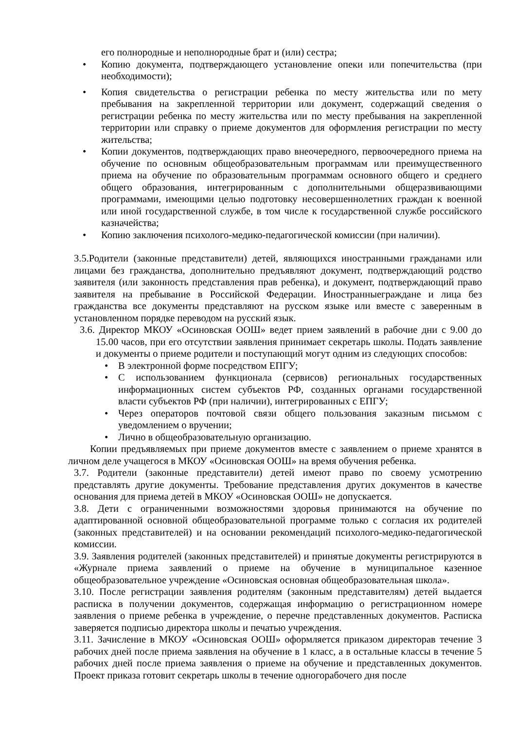его полнородные и неполнородные брат и (или) сестра;
• Копию документа, подтверждающего установление опеки или попечительства (при необходимости);
• Копия свидетельства о регистрации ребенка по месту жительства или по мету пребывания на закрепленной территории или документ, содержащий сведения о регистрации ребенка по месту жительства или по месту пребывания на закрепленной территории или справку о приеме документов для оформления регистрации по месту жительства;
• Копии документов, подтверждающих право внеочередного, первоочередного приема на обучение по основным общеобразовательным программам или преимущественного приема на обучение по образовательным программам основного общего и среднего общего образования, интегрированным с дополнительными общеразвивающими программами, имеющими целью подготовку несовершеннолетних граждан к военной или иной государственной службе, в том числе к государственной службе российского казначейства;
• Копию заключения психолого-медико-педагогической комиссии (при наличии).
3.5.Родители (законные представители) детей, являющихся иностранными гражданами или лицами без гражданства, дополнительно предъявляют документ, подтверждающий родство заявителя (или законность представления прав ребенка), и документ, подтверждающий право заявителя на пребывание в Российской Федерации. Иностранныеграждане и лица без гражданства все документы представляют на русском языке или вместе с заверенным в установленном порядке переводом на русский язык.
3.6. Директор МКОУ «Осиновская ООШ» ведет прием заявлений в рабочие дни с 9.00 до 15.00 часов, при его отсутствии заявления принимает секретарь школы. Подать заявление и документы о приеме родители и поступающий могут одним из следующих способов:
• В электронной форме посредством ЕПГУ;
• С использованием функционала (сервисов) региональных государственных информационных систем субъектов РФ, созданных органами государственной власти субъектов РФ (при наличии), интегрированных с ЕПГУ;
• Через операторов почтовой связи общего пользования заказным письмом с уведомлением о вручении;
• Лично в общеобразовательную организацию.
Копии предъявляемых при приеме документов вместе с заявлением о приеме хранятся в личном деле учащегося в МКОУ «Осиновская ООШ» на время обучения ребенка.
3.7. Родители (законные представители) детей имеют право по своему усмотрению представлять другие документы. Требование представления других документов в качестве основания для приема детей в МКОУ «Осиновская ООШ» не допускается.
3.8. Дети с ограниченными возможностями здоровья принимаются на обучение по адаптированной основной общеобразовательной программе только с согласия их родителей (законных представителей) и на основании рекомендаций психолого-медико-педагогической комиссии.
3.9. Заявления родителей (законных представителей) и принятые документы регистрируются в «Журнале приема заявлений о приеме на обучение в муниципальное казенное общеобразовательное учреждение «Осиновская основная общеобразовательная школа».
3.10. После регистрации заявления родителям (законным представителям) детей выдается расписка в получении документов, содержащая информацию о регистрационном номере заявления о приеме ребенка в учреждение, о перечне представленных документов. Расписка заверяется подписью директора школы и печатью учреждения.
3.11. Зачисление в МКОУ «Осиновская ООШ» оформляется приказом директорав течение 3 рабочих дней после приема заявления на обучение в 1 класс, а в остальные классы в течение 5 рабочих дней после приема заявления о приеме на обучение и представленных документов. Проект приказа готовит секретарь школы в течение одногорабочего дня после